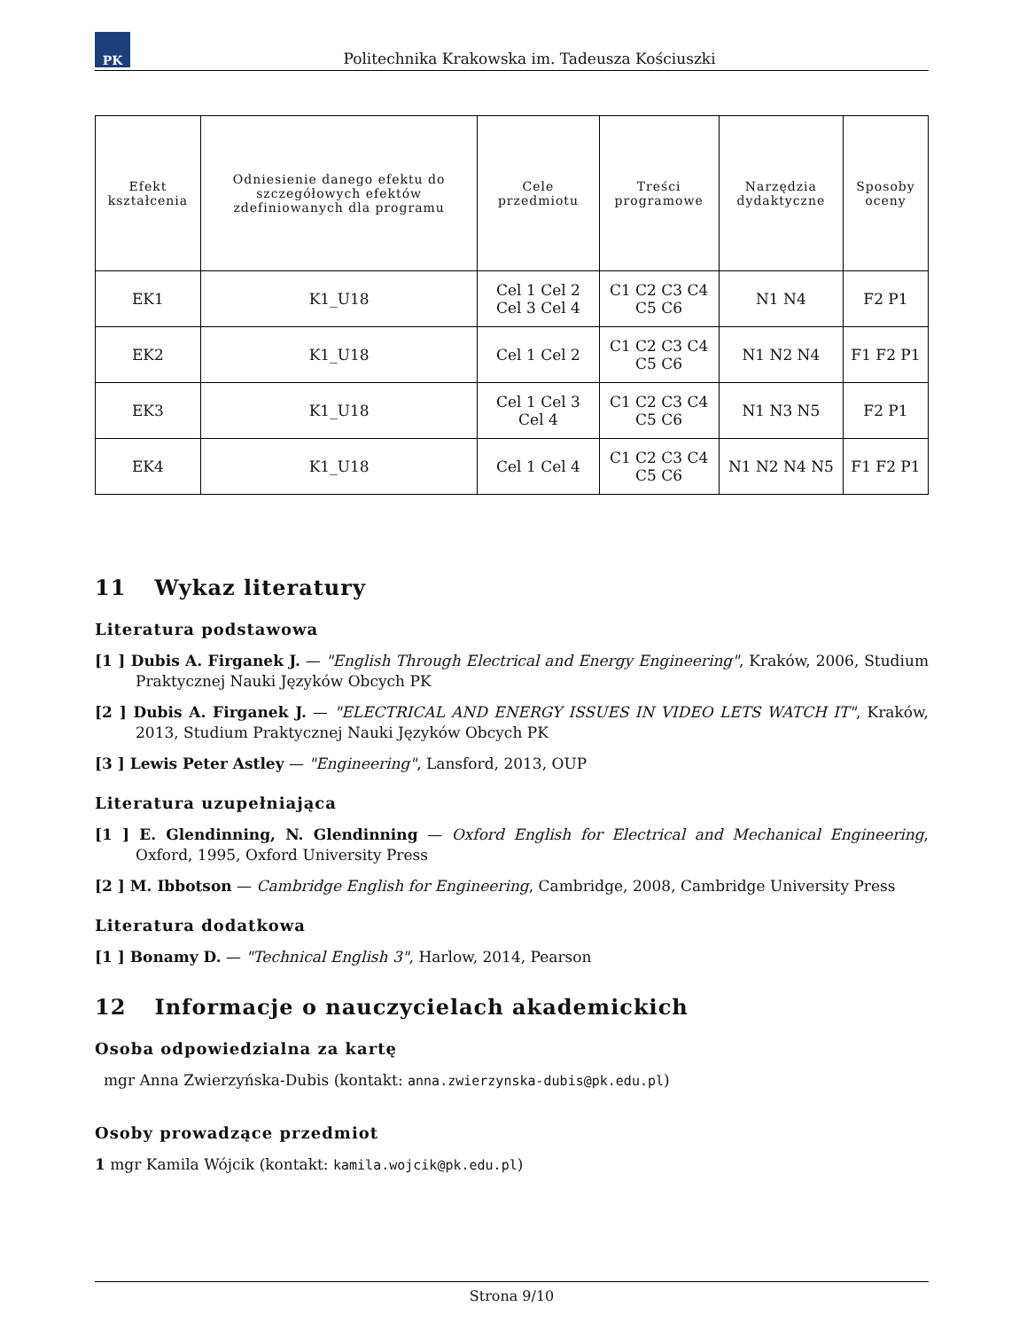PK
Politechnika Krakowska im. Tadeusza Kościuszki
| Efekt kształcenia | Odniesienie danego efektu do szczegółowych efektów zdefiniowanych dla programu | Cele przedmiotu | Treści programowe | Narzędzia dydaktyczne | Sposoby oceny |
| --- | --- | --- | --- | --- | --- |
| EK1 | K1_U18 | Cel 1 Cel 2 Cel 3 Cel 4 | C1 C2 C3 C4 C5 C6 | N1 N4 | F2 P1 |
| EK2 | K1_U18 | Cel 1 Cel 2 | C1 C2 C3 C4 C5 C6 | N1 N2 N4 | F1 F2 P1 |
| EK3 | K1_U18 | Cel 1 Cel 3 Cel 4 | C1 C2 C3 C4 C5 C6 | N1 N3 N5 | F2 P1 |
| EK4 | K1_U18 | Cel 1 Cel 4 | C1 C2 C3 C4 C5 C6 | N1 N2 N4 N5 | F1 F2 P1 |
11 Wykaz literatury
Literatura podstawowa
[1 ] Dubis A. Firganek J. — "English Through Electrical and Energy Engineering", Kraków, 2006, Studium Praktycznej Nauki Języków Obcych PK
[2 ] Dubis A. Firganek J. — "ELECTRICAL AND ENERGY ISSUES IN VIDEO LETS WATCH IT", Kraków, 2013, Studium Praktycznej Nauki Języków Obcych PK
[3 ] Lewis Peter Astley — "Engineering", Lansford, 2013, OUP
Literatura uzupełniająca
[1 ] E. Glendinning, N. Glendinning — Oxford English for Electrical and Mechanical Engineering, Oxford, 1995, Oxford University Press
[2 ] M. Ibbotson — Cambridge English for Engineering, Cambridge, 2008, Cambridge University Press
Literatura dodatkowa
[1 ] Bonamy D. — "Technical English 3", Harlow, 2014, Pearson
12 Informacje o nauczycielach akademickich
Osoba odpowiedzialna za kartę
mgr Anna Zwierzyńska-Dubis (kontakt: anna.zwierzynska-dubis@pk.edu.pl)
Osoby prowadzące przedmiot
1 mgr Kamila Wójcik (kontakt: kamila.wojcik@pk.edu.pl)
Strona 9/10